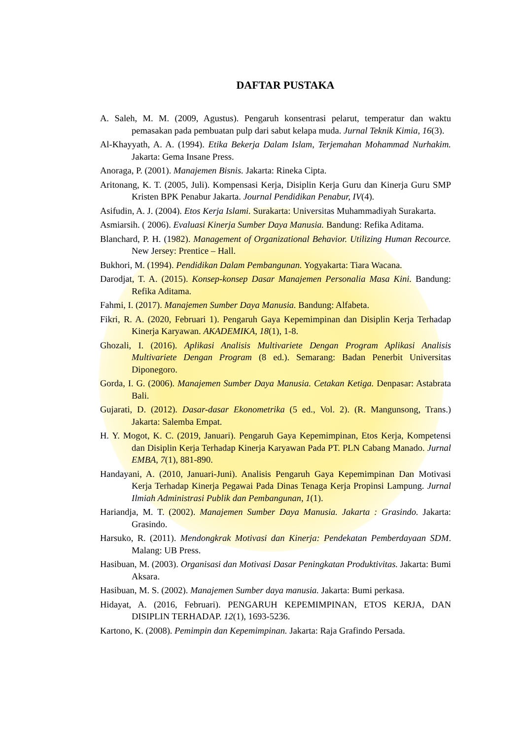DAFTAR PUSTAKA
A. Saleh, M. M. (2009, Agustus). Pengaruh konsentrasi pelarut, temperatur dan waktu pemasakan pada pembuatan pulp dari sabut kelapa muda. Jurnal Teknik Kimia, 16(3).
Al-Khayyath, A. A. (1994). Etika Bekerja Dalam Islam, Terjemahan Mohammad Nurhakim. Jakarta: Gema Insane Press.
Anoraga, P. (2001). Manajemen Bisnis. Jakarta: Rineka Cipta.
Aritonang, K. T. (2005, Juli). Kompensasi Kerja, Disiplin Kerja Guru dan Kinerja Guru SMP Kristen BPK Penabur Jakarta. Journal Pendidikan Penabur, IV(4).
Asifudin, A. J. (2004). Etos Kerja Islami. Surakarta: Universitas Muhammadiyah Surakarta.
Asmiarsih. ( 2006). Evaluasi Kinerja Sumber Daya Manusia. Bandung: Refika Aditama.
Blanchard, P. H. (1982). Management of Organizational Behavior. Utilizing Human Recource. New Jersey: Prentice – Hall.
Bukhori, M. (1994). Pendidikan Dalam Pembangunan. Yogyakarta: Tiara Wacana.
Darodjat, T. A. (2015). Konsep-konsep Dasar Manajemen Personalia Masa Kini. Bandung: Refika Aditama.
Fahmi, I. (2017). Manajemen Sumber Daya Manusia. Bandung: Alfabeta.
Fikri, R. A. (2020, Februari 1). Pengaruh Gaya Kepemimpinan dan Disiplin Kerja Terhadap Kinerja Karyawan. AKADEMIKA, 18(1), 1-8.
Ghozali, I. (2016). Aplikasi Analisis Multivariete Dengan Program Aplikasi Analisis Multivariete Dengan Program (8 ed.). Semarang: Badan Penerbit Universitas Diponegoro.
Gorda, I. G. (2006). Manajemen Sumber Daya Manusia. Cetakan Ketiga. Denpasar: Astabrata Bali.
Gujarati, D. (2012). Dasar-dasar Ekonometrika (5 ed., Vol. 2). (R. Mangunsong, Trans.) Jakarta: Salemba Empat.
H. Y. Mogot, K. C. (2019, Januari). Pengaruh Gaya Kepemimpinan, Etos Kerja, Kompetensi dan Disiplin Kerja Terhadap Kinerja Karyawan Pada PT. PLN Cabang Manado. Jurnal EMBA, 7(1), 881-890.
Handayani, A. (2010, Januari-Juni). Analisis Pengaruh Gaya Kepemimpinan Dan Motivasi Kerja Terhadap Kinerja Pegawai Pada Dinas Tenaga Kerja Propinsi Lampung. Jurnal Ilmiah Administrasi Publik dan Pembangunan, 1(1).
Hariandja, M. T. (2002). Manajemen Sumber Daya Manusia. Jakarta : Grasindo. Jakarta: Grasindo.
Harsuko, R. (2011). Mendongkrak Motivasi dan Kinerja: Pendekatan Pemberdayaan SDM. Malang: UB Press.
Hasibuan, M. (2003). Organisasi dan Motivasi Dasar Peningkatan Produktivitas. Jakarta: Bumi Aksara.
Hasibuan, M. S. (2002). Manajemen Sumber daya manusia. Jakarta: Bumi perkasa.
Hidayat, A. (2016, Februari). PENGARUH KEPEMIMPINAN, ETOS KERJA, DAN DISIPLIN TERHADAP. 12(1), 1693-5236.
Kartono, K. (2008). Pemimpin dan Kepemimpinan. Jakarta: Raja Grafindo Persada.